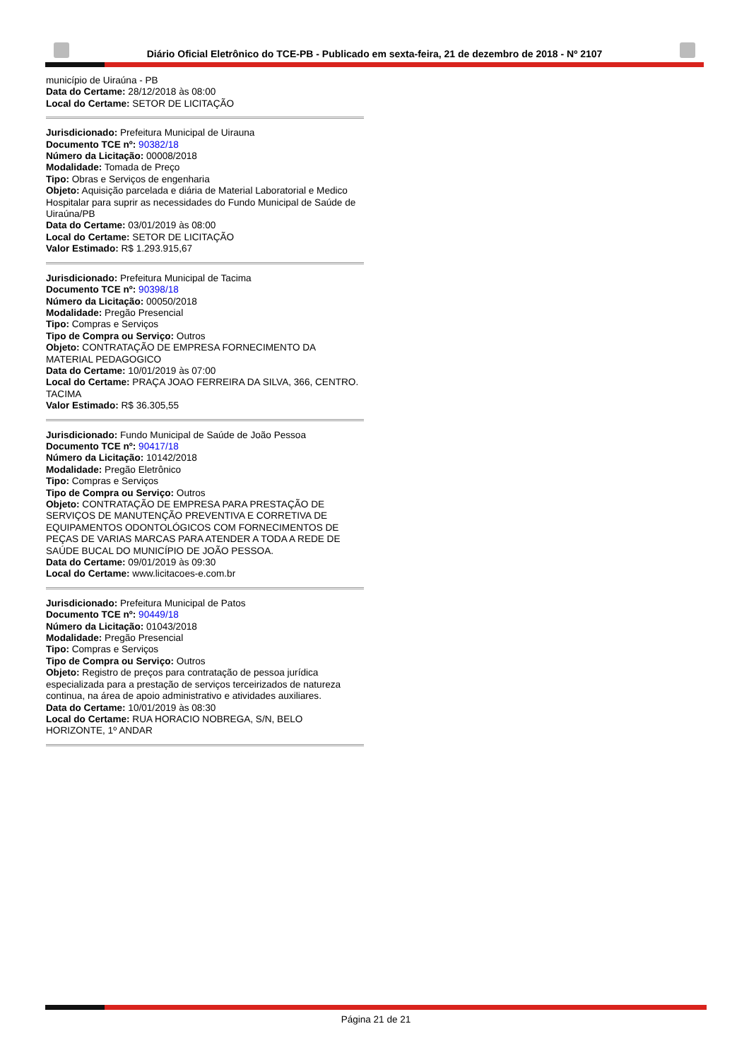Diário Oficial Eletrônico do TCE-PB - Publicado em sexta-feira, 21 de dezembro de 2018 - Nº 2107
município de Uiraúna - PB
Data do Certame: 28/12/2018 às 08:00
Local do Certame: SETOR DE LICITAÇÃO
Jurisdicionado: Prefeitura Municipal de Uirauna
Documento TCE nº: 90382/18
Número da Licitação: 00008/2018
Modalidade: Tomada de Preço
Tipo: Obras e Serviços de engenharia
Objeto: Aquisição parcelada e diária de Material Laboratorial e Medico Hospitalar para suprir as necessidades do Fundo Municipal de Saúde de Uiraúna/PB
Data do Certame: 03/01/2019 às 08:00
Local do Certame: SETOR DE LICITAÇÃO
Valor Estimado: R$ 1.293.915,67
Jurisdicionado: Prefeitura Municipal de Tacima
Documento TCE nº: 90398/18
Número da Licitação: 00050/2018
Modalidade: Pregão Presencial
Tipo: Compras e Serviços
Tipo de Compra ou Serviço: Outros
Objeto: CONTRATAÇÃO DE EMPRESA FORNECIMENTO DA MATERIAL PEDAGOGICO
Data do Certame: 10/01/2019 às 07:00
Local do Certame: PRAÇA JOAO FERREIRA DA SILVA, 366, CENTRO. TACIMA
Valor Estimado: R$ 36.305,55
Jurisdicionado: Fundo Municipal de Saúde de João Pessoa
Documento TCE nº: 90417/18
Número da Licitação: 10142/2018
Modalidade: Pregão Eletrônico
Tipo: Compras e Serviços
Tipo de Compra ou Serviço: Outros
Objeto: CONTRATAÇÃO DE EMPRESA PARA PRESTAÇÃO DE SERVIÇOS DE MANUTENÇÃO PREVENTIVA E CORRETIVA DE EQUIPAMENTOS ODONTOLÓGICOS COM FORNECIMENTOS DE PEÇAS DE VARIAS MARCAS PARA ATENDER A TODA A REDE DE SAÚDE BUCAL DO MUNICÍPIO DE JOÃO PESSOA.
Data do Certame: 09/01/2019 às 09:30
Local do Certame: www.licitacoes-e.com.br
Jurisdicionado: Prefeitura Municipal de Patos
Documento TCE nº: 90449/18
Número da Licitação: 01043/2018
Modalidade: Pregão Presencial
Tipo: Compras e Serviços
Tipo de Compra ou Serviço: Outros
Objeto: Registro de preços para contratação de pessoa jurídica especializada para a prestação de serviços terceirizados de natureza continua, na área de apoio administrativo e atividades auxiliares.
Data do Certame: 10/01/2019 às 08:30
Local do Certame: RUA HORACIO NOBREGA, S/N, BELO HORIZONTE, 1º ANDAR
Página 21 de 21